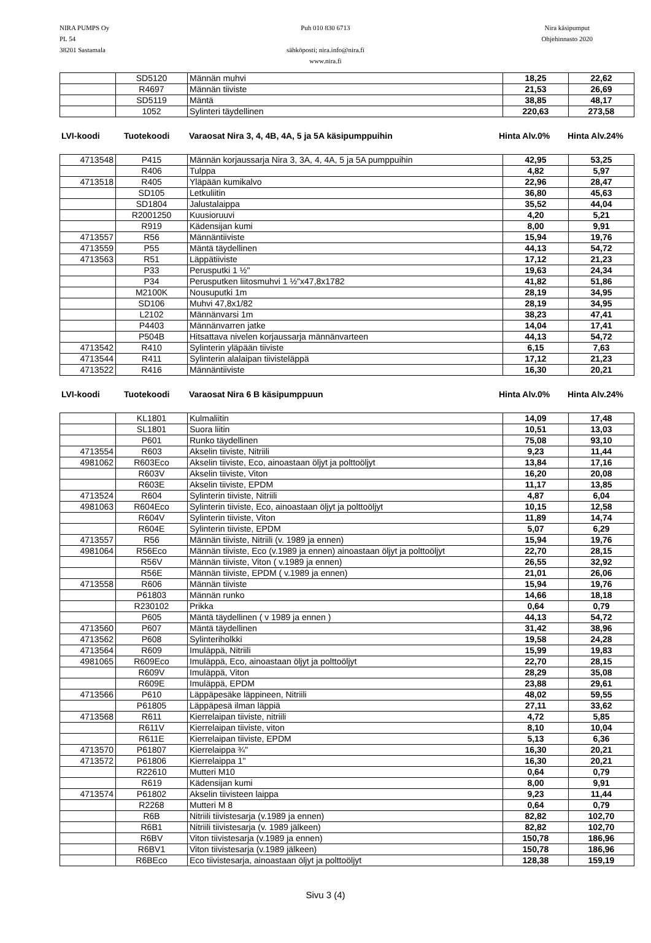NIRA PUMPS Oy
PL 54
38201 Sastamala
Puh 010 830 6713
sähköposti; nira.info@nira.fi
www.nira.fi
Nira käsipumput
Ohjehinnasto 2020
| | SD5120 | Männän muhvi | 18,25 | 22,62 |
| | R4697 | Männän tiiviste | 21,53 | 26,69 |
| | SD5119 | Mäntä | 38,85 | 48,17 |
| | 1052 | Sylinteri täydellinen | 220,63 | 273,58 |
LVI-koodi Tuotekoodi Varaosat Nira 3, 4, 4B, 4A, 5 ja 5A käsipumppuihin Hinta Alv.0% Hinta Alv.24%
| 4713548 | P415 | Männän korjaussarja Nira 3, 3A, 4, 4A, 5 ja 5A pumppuihin | 42,95 | 53,25 |
| | R406 | Tulppa | 4,82 | 5,97 |
| 4713518 | R405 | Yläpään kumikalvo | 22,96 | 28,47 |
| | SD105 | Letkuliitin | 36,80 | 45,63 |
| | SD1804 | Jalustalaippa | 35,52 | 44,04 |
| | R2001250 | Kuusioruuvi | 4,20 | 5,21 |
| | R919 | Kädensijan kumi | 8,00 | 9,91 |
| 4713557 | R56 | Männäntiiviste | 15,94 | 19,76 |
| 4713559 | P55 | Mäntä täydellinen | 44,13 | 54,72 |
| 4713563 | R51 | Läppätiiviste | 17,12 | 21,23 |
| | P33 | Perusputki 1 ½" | 19,63 | 24,34 |
| | P34 | Perusputken liitosmuhvi 1 ½"x47,8x1782 | 41,82 | 51,86 |
| | M2100K | Nousuputki 1m | 28,19 | 34,95 |
| | SD106 | Muhvi 47,8x1/82 | 28,19 | 34,95 |
| | L2102 | Männänvarsi 1m | 38,23 | 47,41 |
| | P4403 | Männänvarren jatke | 14,04 | 17,41 |
| | P504B | Hitsattava nivelen korjaussarja männänvarteen | 44,13 | 54,72 |
| 4713542 | R410 | Sylinterin yläpään tiiviste | 6,15 | 7,63 |
| 4713544 | R411 | Sylinterin alalaipan tiivisteläppä | 17,12 | 21,23 |
| 4713522 | R416 | Männäntiiviste | 16,30 | 20,21 |
LVI-koodi Tuotekoodi Varaosat Nira 6 B käsipumppuun Hinta Alv.0% Hinta Alv.24%
| | KL1801 | Kulmaliitin | 14,09 | 17,48 |
| | SL1801 | Suora liitin | 10,51 | 13,03 |
| | P601 | Runko täydellinen | 75,08 | 93,10 |
| 4713554 | R603 | Akselin tiiviste, Nitriili | 9,23 | 11,44 |
| 4981062 | R603Eco | Akselin tiiviste, Eco, ainoastaan öljyt ja polttoöljyt | 13,84 | 17,16 |
| | R603V | Akselin tiiviste, Viton | 16,20 | 20,08 |
| | R603E | Akselin tiiviste, EPDM | 11,17 | 13,85 |
| 4713524 | R604 | Sylinterin tiiviste, Nitriili | 4,87 | 6,04 |
| 4981063 | R604Eco | Sylinterin tiiviste, Eco, ainoastaan öljyt ja polttoöljyt | 10,15 | 12,58 |
| | R604V | Sylinterin tiiviste, Viton | 11,89 | 14,74 |
| | R604E | Sylinterin tiiviste, EPDM | 5,07 | 6,29 |
| 4713557 | R56 | Männän tiiviste, Nitriili (v. 1989 ja ennen) | 15,94 | 19,76 |
| 4981064 | R56Eco | Männän tiiviste, Eco (v.1989 ja ennen) ainoastaan öljyt ja polttoöljyt | 22,70 | 28,15 |
| | R56V | Männän tiiviste, Viton ( v.1989 ja ennen) | 26,55 | 32,92 |
| | R56E | Männän tiiviste, EPDM ( v.1989 ja ennen) | 21,01 | 26,06 |
| 4713558 | R606 | Männän tiiviste | 15,94 | 19,76 |
| | P61803 | Männän runko | 14,66 | 18,18 |
| | R230102 | Prikka | 0,64 | 0,79 |
| | P605 | Mäntä täydellinen ( v 1989 ja ennen ) | 44,13 | 54,72 |
| 4713560 | P607 | Mäntä täydellinen | 31,42 | 38,96 |
| 4713562 | P608 | Sylinteriholkki | 19,58 | 24,28 |
| 4713564 | R609 | Imuläppä, Nitriili | 15,99 | 19,83 |
| 4981065 | R609Eco | Imuläppä, Eco, ainoastaan öljyt ja polttoöljyt | 22,70 | 28,15 |
| | R609V | Imuläppä, Viton | 28,29 | 35,08 |
| | R609E | Imuläppä, EPDM | 23,88 | 29,61 |
| 4713566 | P610 | Läppäpesäke läppineen, Nitriili | 48,02 | 59,55 |
| | P61805 | Läppäpesä ilman läppiä | 27,11 | 33,62 |
| 4713568 | R611 | Kierrelaipan tiiviste, nitriili | 4,72 | 5,85 |
| | R611V | Kierrelaipan tiiviste, viton | 8,10 | 10,04 |
| | R611E | Kierrelaipan tiiviste, EPDM | 5,13 | 6,36 |
| 4713570 | P61807 | Kierrelaippa ¾" | 16,30 | 20,21 |
| 4713572 | P61806 | Kierrelaippa 1" | 16,30 | 20,21 |
| | R22610 | Mutteri M10 | 0,64 | 0,79 |
| | R619 | Kädensijan kumi | 8,00 | 9,91 |
| 4713574 | P61802 | Akselin tiivisteen laippa | 9,23 | 11,44 |
| | R2268 | Mutteri M 8 | 0,64 | 0,79 |
| | R6B | Nitriili tiivistesarja (v.1989 ja ennen) | 82,82 | 102,70 |
| | R6B1 | Nitriili tiivistesarja (v. 1989 jälkeen) | 82,82 | 102,70 |
| | R6BV | Viton tiivistesarja (v.1989 ja ennen) | 150,78 | 186,96 |
| | R6BV1 | Viton tiivistesarja (v.1989 jälkeen) | 150,78 | 186,96 |
| | R6BEco | Eco tiivistesarja, ainoastaan öljyt ja polttoöljyt | 128,38 | 159,19 |
Sivu 3 (4)